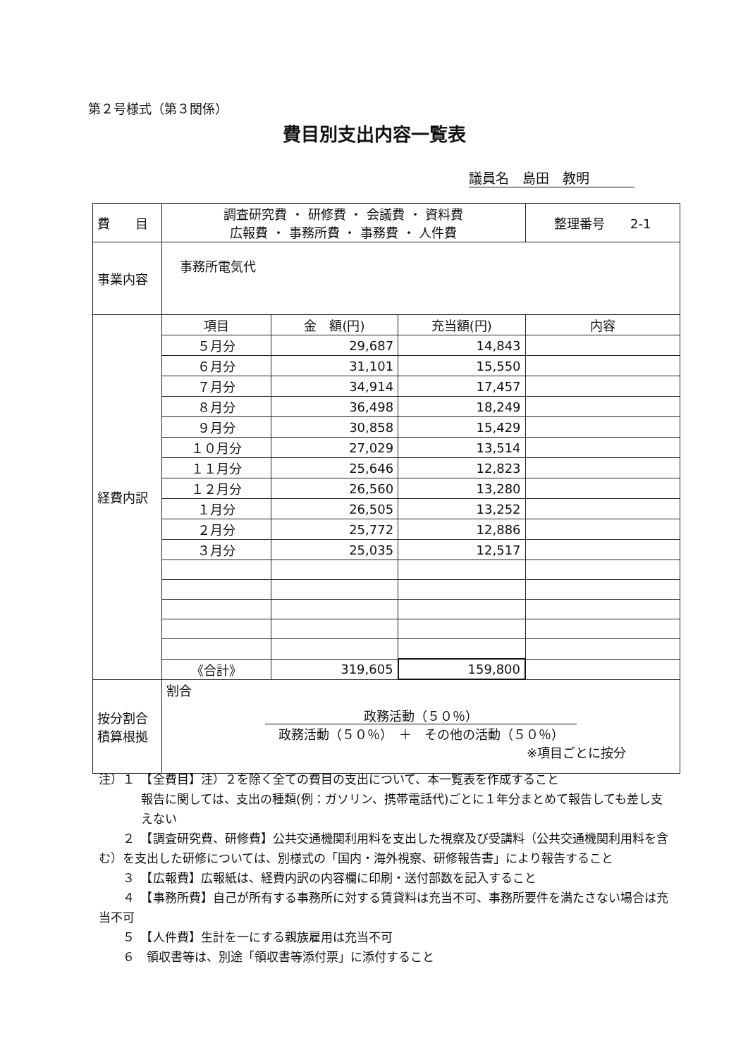第２号様式（第３関係）
費目別支出内容一覧表
議員名　島田　教明
| 費 目 | 調査研究費 ・ 研修費 ・ 会議費 ・ 資料費 広報費 ・ 事務所費 ・ 事務費 ・ 人件費 | | | 整理番号 2-1 |
| 事業内容 | 事務所電気代 | | | |
| 経費内訳 | 項目 | 金 額(円) | 充当額(円) | 内容 |
| | ５月分 | 29,687 | 14,843 | |
| | ６月分 | 31,101 | 15,550 | |
| | ７月分 | 34,914 | 17,457 | |
| | ８月分 | 36,498 | 18,249 | |
| | ９月分 | 30,858 | 15,429 | |
| | １０月分 | 27,029 | 13,514 | |
| | １１月分 | 25,646 | 12,823 | |
| | １２月分 | 26,560 | 13,280 | |
| | １月分 | 26,505 | 13,252 | |
| | ２月分 | 25,772 | 12,886 | |
| | ３月分 | 25,035 | 12,517 | |
| | 《合計》 | 319,605 | 159,800 | |
| 按分割合 積算根拠 | 割合 政務活動（５０％） 政務活動（５０％） ＋ その他の活動（５０％） ※項目ごとに按分 | | | |
注）１　【全費目】注）２を除く全ての費目の支出について、本一覧表を作成すること
報告に関しては、支出の種類(例：ガソリン、携帯電話代)ごとに１年分まとめて報告しても差し支えない
　　２　【調査研究費、研修費】公共交通機関利用料を支出した視察及び受講料（公共交通機関利用料を含む）を支出した研修については、別様式の「国内・海外視察、研修報告書」により報告すること
　　３　【広報費】広報紙は、経費内訳の内容欄に印刷・送付部数を記入すること
　　４　【事務所費】自己が所有する事務所に対する賃貸料は充当不可、事務所要件を満たさない場合は充当不可
　　５　【人件費】生計を一にする親族雇用は充当不可
　　６　領収書等は、別途「領収書等添付票」に添付すること